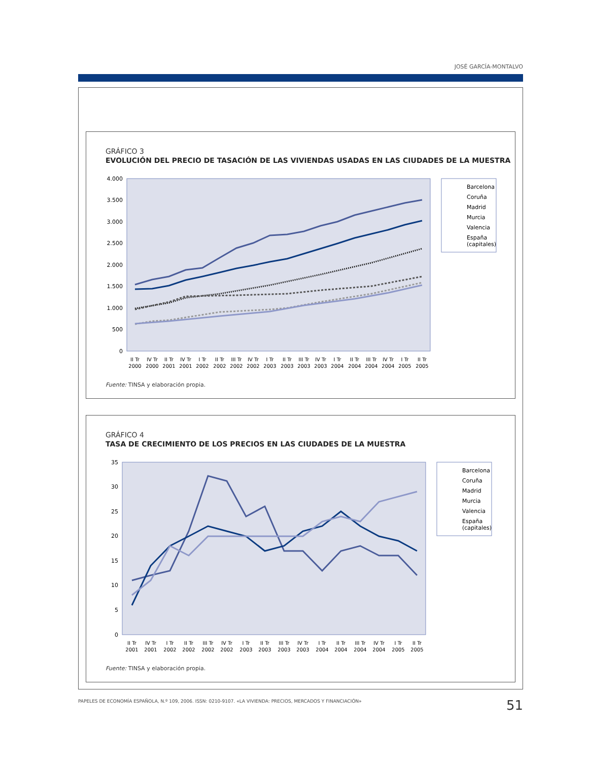JOSÉ GARCÍA-MONTALVO
GRÁFICO 3
EVOLUCIÓN DEL PRECIO DE TASACIÓN DE LAS VIVIENDAS USADAS EN LAS CIUDADES DE LA MUESTRA
4.000
3.500
3.000
2.500
2.000
1.500
1.000
500
0
II Tr
2000
IV Tr
2000
II Tr
2001
IV Tr
2001
I Tr
2002
II Tr
2002
III Tr
2002
IV Tr
2002
I Tr
2003
II Tr
2003
III Tr
2003
IV Tr
2003
I Tr
2004
II Tr
2004
III Tr
2004
IV Tr
2004
I Tr
2005
II Tr
2005
Barcelona
Coruña
Madrid
Murcia
Valencia
España
(capitales)
Fuente: TINSA y elaboración propia.
GRÁFICO 4
TASA DE CRECIMIENTO DE LOS PRECIOS EN LAS CIUDADES DE LA MUESTRA
35
30
25
20
15
10
5
0
II Tr
2001
IV Tr
2001
I Tr
2002
II Tr
2002
III Tr
2002
IV Tr
2002
I Tr
2003
II Tr
2003
III Tr
2003
IV Tr
2003
I Tr
2004
II Tr
2004
III Tr
2004
IV Tr
2004
I Tr
2005
II Tr
2005
Barcelona
Coruña
Madrid
Murcia
Valencia
España
(capitales)
Fuente: TINSA y elaboración propia.
PAPELES DE ECONOMÍA ESPAÑOLA, N.º 109, 2006. ISSN: 0210-9107. «LA VIVIENDA: PRECIOS, MERCADOS Y FINANCIACIÓN»
51